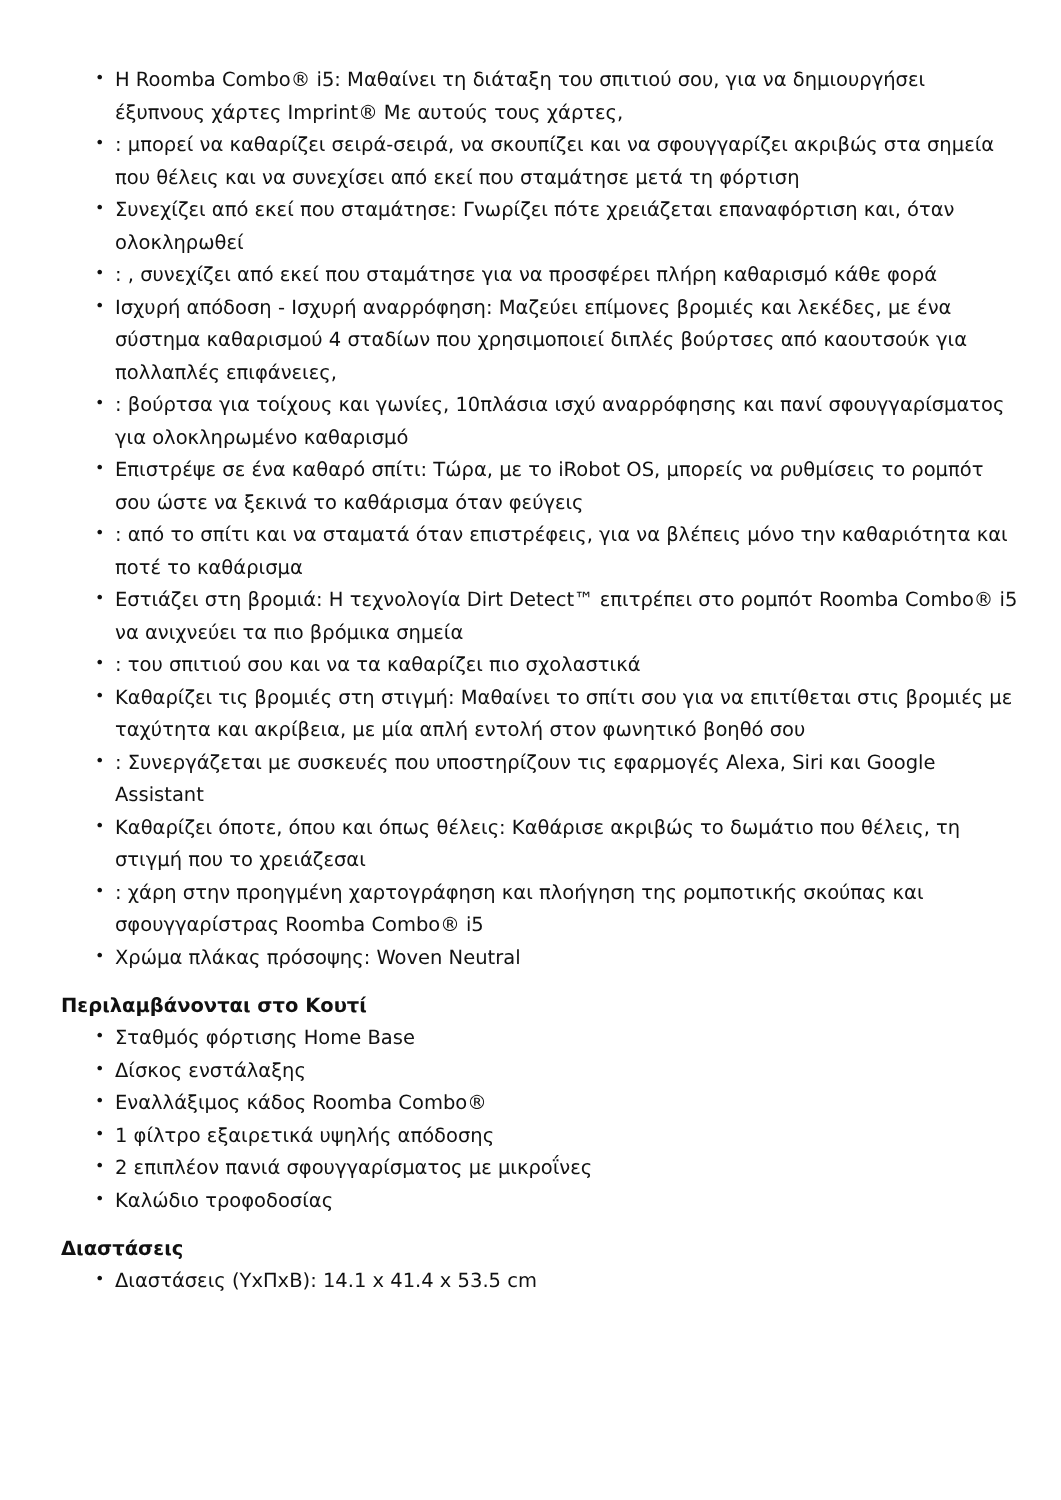• Η Roomba Combo® i5: Μαθαίνει τη διάταξη του σπιτιού σου, για να δημιουργήσει έξυπνους χάρτες Imprint® Με αυτούς τους χάρτες,
•: μπορεί να καθαρίζει σειρά-σειρά, να σκουπίζει και να σφουγγαρίζει ακριβώς στα σημεία που θέλεις και να συνεχίσει από εκεί που σταμάτησε μετά τη φόρτιση
• Συνεχίζει από εκεί που σταμάτησε: Γνωρίζει πότε χρειάζεται επαναφόρτιση και, όταν ολοκληρωθεί
•: , συνεχίζει από εκεί που σταμάτησε για να προσφέρει πλήρη καθαρισμό κάθε φορά
• Ισχυρή απόδοση - Ισχυρή αναρρόφηση: Μαζεύει επίμονες βρομιές και λεκέδες, με ένα σύστημα καθαρισμού 4 σταδίων που χρησιμοποιεί διπλές βούρτσες από καουτσούκ για πολλαπλές επιφάνειες,
•: βούρτσα για τοίχους και γωνίες, 10πλάσια ισχύ αναρρόφησης και πανί σφουγγαρίσματος για ολοκληρωμένο καθαρισμό
• Επιστρέψε σε ένα καθαρό σπίτι: Τώρα, με το iRobot OS, μπορείς να ρυθμίσεις το ρομπότ σου ώστε να ξεκινά το καθάρισμα όταν φεύγεις
•: από το σπίτι και να σταματά όταν επιστρέφεις, για να βλέπεις μόνο την καθαριότητα και ποτέ το καθάρισμα
• Εστιάζει στη βρομιά: Η τεχνολογία Dirt Detect™ επιτρέπει στο ρομπότ Roomba Combo® i5 να ανιχνεύει τα πιο βρόμικα σημεία
•: του σπιτιού σου και να τα καθαρίζει πιο σχολαστικά
• Καθαρίζει τις βρομιές στη στιγμή: Μαθαίνει το σπίτι σου για να επιτίθεται στις βρομιές με ταχύτητα και ακρίβεια, με μία απλή εντολή στον φωνητικό βοηθό σου
•: Συνεργάζεται με συσκευές που υποστηρίζουν τις εφαρμογές Alexa, Siri και Google Assistant
• Καθαρίζει όποτε, όπου και όπως θέλεις: Καθάρισε ακριβώς το δωμάτιο που θέλεις, τη στιγμή που το χρειάζεσαι
•: χάρη στην προηγμένη χαρτογράφηση και πλοήγηση της ρομποτικής σκούπας και σφουγγαρίστρας Roomba Combo® i5
• Χρώμα πλάκας πρόσοψης: Woven Neutral
Περιλαμβάνονται στο Κουτί
• Σταθμός φόρτισης Home Base
• Δίσκος ενστάλαξης
• Εναλλάξιμος κάδος Roomba Combo®
• 1 φίλτρο εξαιρετικά υψηλής απόδοσης
• 2 επιπλέον πανιά σφουγγαρίσματος με μικροΐνες
• Καλώδιο τροφοδοσίας
Διαστάσεις
• Διαστάσεις (ΥxΠxΒ): 14.1 x 41.4 x 53.5 cm